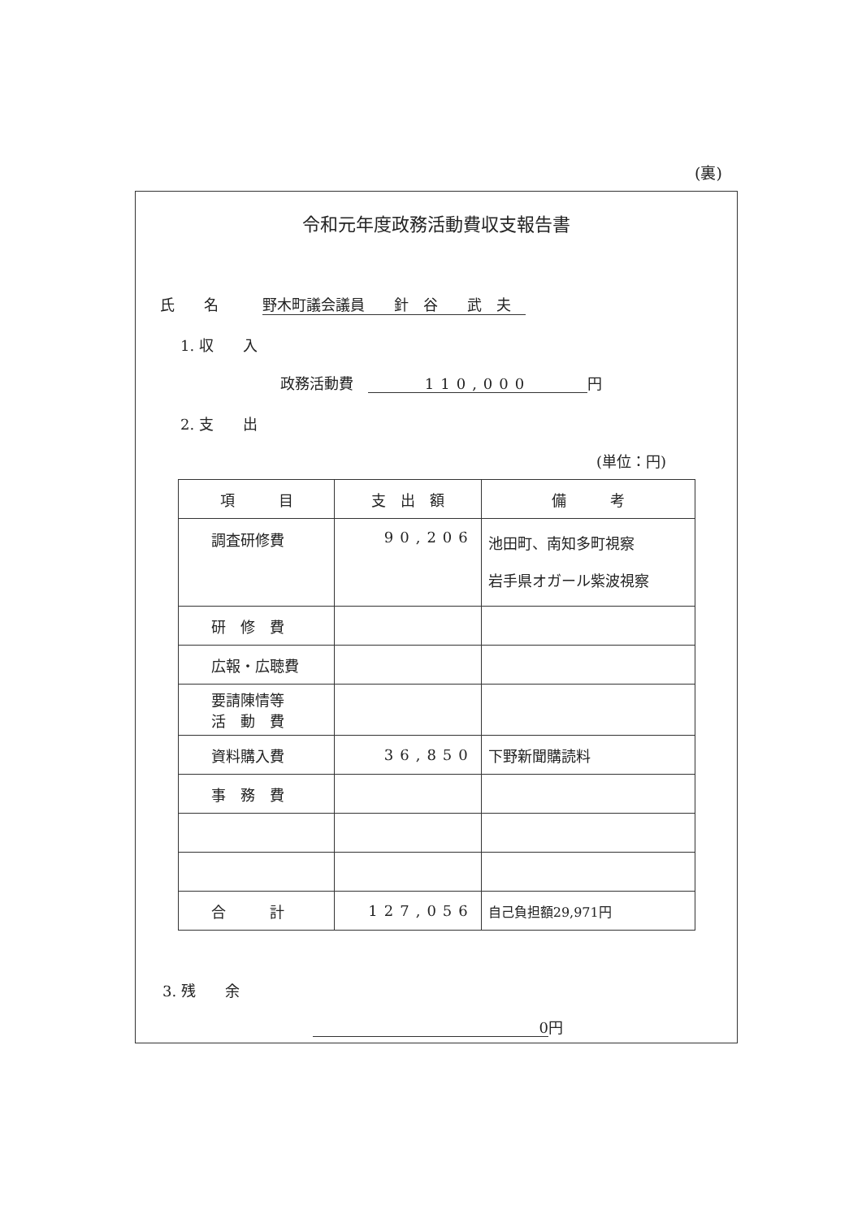(裏)
令和元年度政務活動費収支報告書
氏　　名　　　野木町議会議員　　針　谷　　武　夫　
1. 収　　入
政務活動費　110,000 円
2. 支　　出
(単位：円)
| 項 目 | 支 出 額 | 備 考 |
| --- | --- | --- |
| 調査研修費 | 90,206 | 池田町、南知多町視察 岩手県オガール紫波視察 |
| 研 修 費 | | |
| 広報・広聴費 | | |
| 要請陳情等 活 動 費 | | |
| 資料購入費 | 36,850 | 下野新聞購読料 |
| 事 務 費 | | |
| 合 計 | 127,056 | 自己負担額29,971円 |
3. 残　　余
0 円